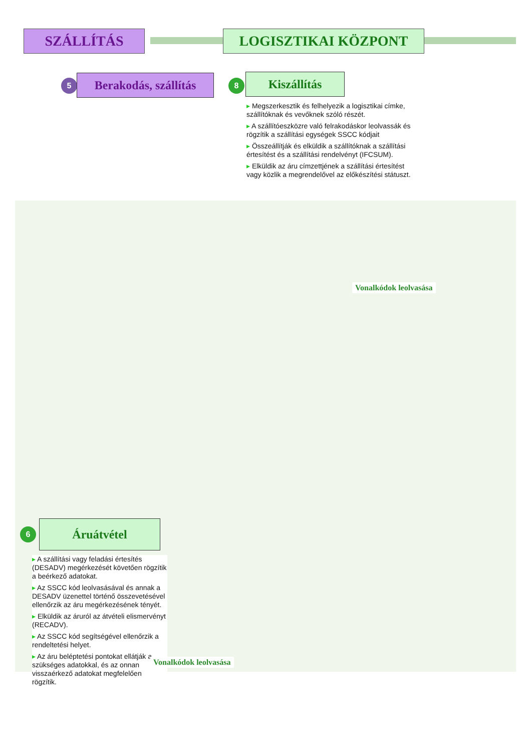SZÁLLÍTÁS LOGISZTIKAI KÖZPONT
5
Berakodás, szállítás
8 Kiszállítás
▸ Megszerkesztik és felhelyezik a logisztikai címke, szállítóknak és vevőknek szóló részét.
▸ A szállítóeszközre való felrakodáskor leolvassák és rögzítik a szállítási egységek SSCC kódjait
▸ Összeállítják és elküldik a szállítóknak a szállítási értesítést és a szállítási rendelvényt (IFCSUM).
▸ Elküldik az áru címzettjének a szállítási értesítést vagy közlik a megrendelővel az előkészítési státuszt.
Vonalkódok leolvasása
6 Áruátvétel
▸ A szállítási vagy feladási értesítés (DESADV) megérkezését követően rögzítik a beérkező adatokat.
▸ Az SSCC kód leolvasásával és annak a DESADV üzenettel történő összevetésével ellenőrzik az áru megérkezésének tényét.
▸ Elküldik az áruról az átvételi elismervényt (RECADV).
▸ Az SSCC kód segítségével ellenőrzik a rendeltetési helyet.
▸ Az áru beléptetési pontokat ellátják a szükséges adatokkal, és az onnan visszaérkező adatokat megfelelően rögzítik.
Vonalkódok leolvasása